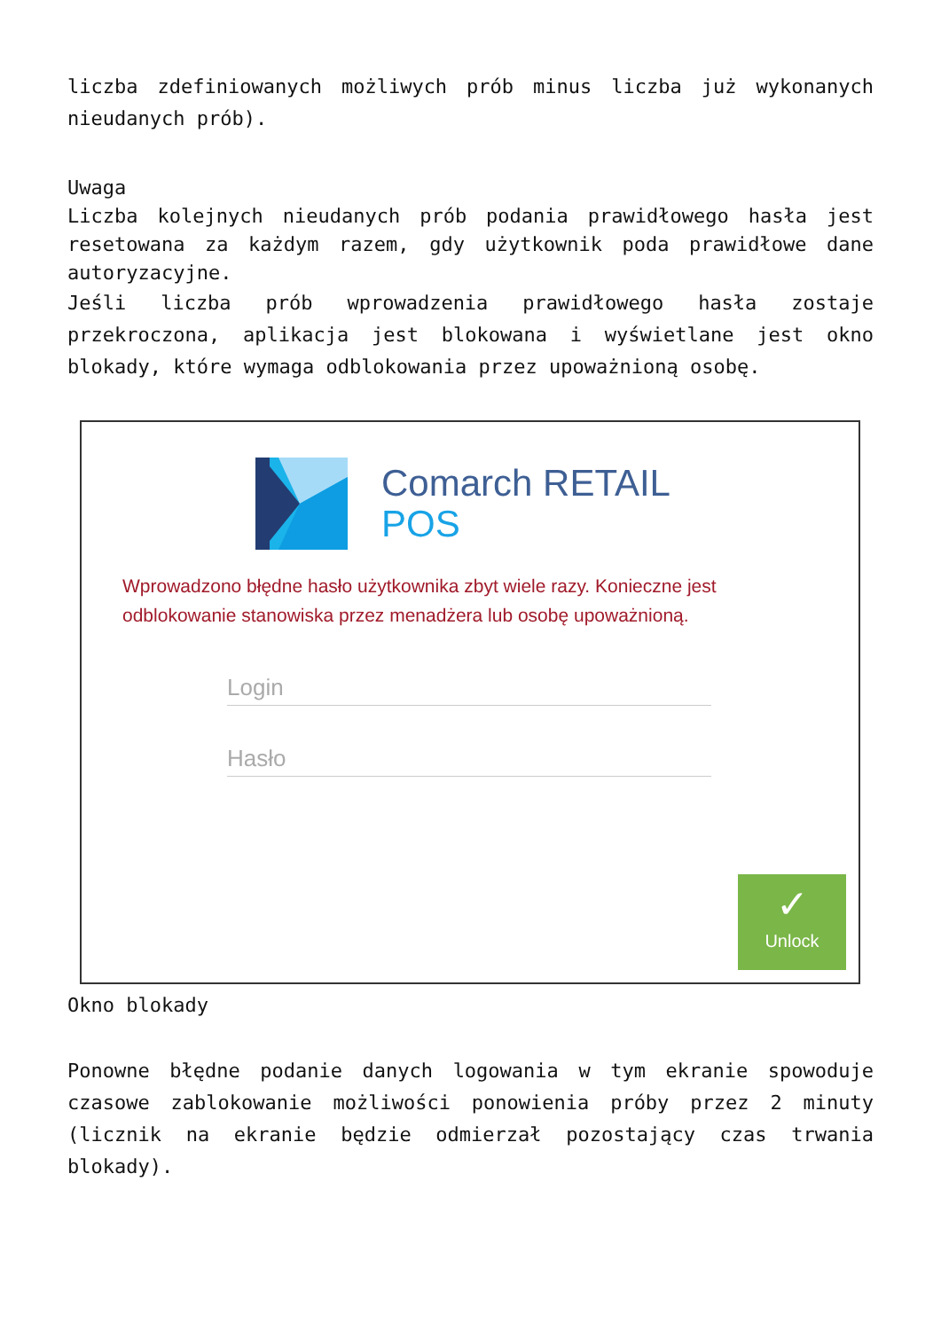liczba zdefiniowanych możliwych prób minus liczba już wykonanych nieudanych prób).
Uwaga
Liczba kolejnych nieudanych prób podania prawidłowego hasła jest resetowana za każdym razem, gdy użytkownik poda prawidłowe dane autoryzacyjne.
Jeśli liczba prób wprowadzenia prawidłowego hasła zostaje przekroczona, aplikacja jest blokowana i wyświetlane jest okno blokady, które wymaga odblokowania przez upoważnioną osobę.
Comarch RETAIL
POS
Wprowadzono błędne hasło użytkownika zbyt wiele razy. Konieczne jest odblokowanie stanowiska przez menadżera lub osobę upoważnioną.
Login
Hasło
✓
Unlock
Okno blokady
Ponowne błędne podanie danych logowania w tym ekranie spowoduje czasowe zablokowanie możliwości ponowienia próby przez 2 minuty (licznik na ekranie będzie odmierzał pozostający czas trwania blokady).